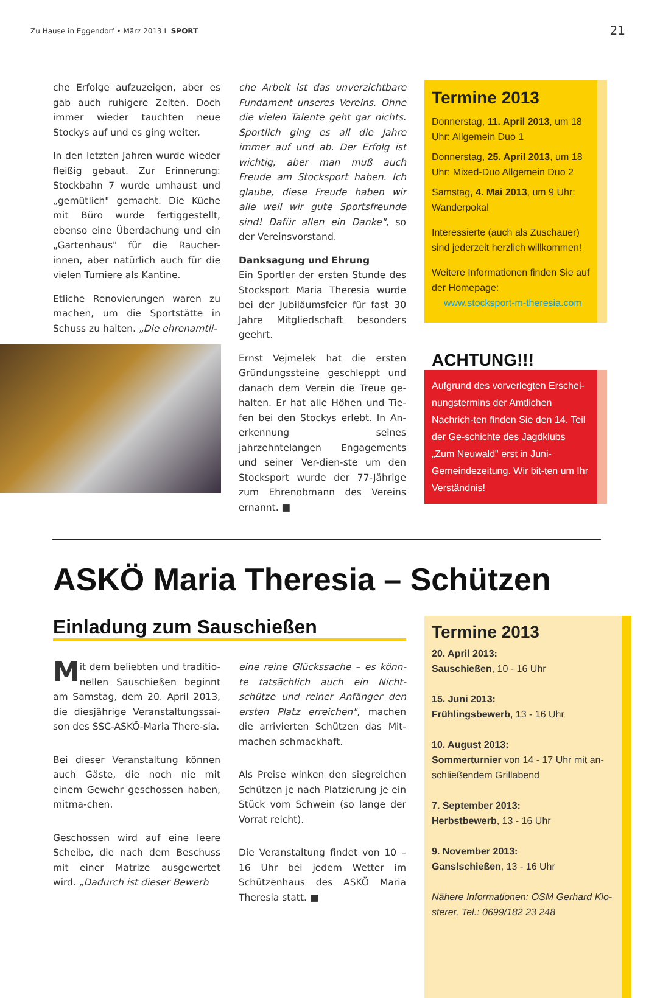Zu Hause in Eggendorf • März 2013 I SPORT 21
che Erfolge aufzuzeigen, aber es gab auch ruhigere Zeiten. Doch immer wieder tauchten neue Stockys auf und es ging weiter.
In den letzten Jahren wurde wieder fleißig gebaut. Zur Erinnerung: Stockbahn 7 wurde umhaust und „gemütlich" gemacht. Die Küche mit Büro wurde fertiggestellt, ebenso eine Überdachung und ein „Gartenhaus" für die Raucher-innen, aber natürlich auch für die vielen Turniere als Kantine.
Etliche Renovierungen waren zu machen, um die Sportstätte in Schuss zu halten. „Die ehrenamtli-
che Arbeit ist das unverzichtbare Fundament unseres Vereins. Ohne die vielen Talente geht gar nichts. Sportlich ging es all die Jahre immer auf und ab. Der Erfolg ist wichtig, aber man muß auch Freude am Stocksport haben. Ich glaube, diese Freude haben wir alle weil wir gute Sportsfreunde sind! Dafür allen ein Danke", so der Vereinsvorstand.
Danksagung und Ehrung
Ein Sportler der ersten Stunde des Stocksport Maria Theresia wurde bei der Jubiläumsfeier für fast 30 Jahre Mitgliedschaft besonders geehrt.
Ernst Vejmelek hat die ersten Gründungssteine geschleppt und danach dem Verein die Treue ge-halten. Er hat alle Höhen und Tie-fen bei den Stockys erlebt. In An-erkennung seines jahrzehntelangen Engagements und seiner Ver-dien-ste um den Stocksport wurde der 77-Jährige zum Ehrenobmann des Vereins ernannt. ■
Termine 2013
Donnerstag, 11. April 2013, um 18 Uhr: Allgemein Duo 1
Donnerstag, 25. April 2013, um 18 Uhr: Mixed-Duo Allgemein Duo 2
Samstag, 4. Mai 2013, um 9 Uhr: Wanderpokal
Interessierte (auch als Zuschauer) sind jederzeit herzlich willkommen!
Weitere Informationen finden Sie auf der Homepage:
www.stocksport-m-theresia.com
ACHTUNG!!!
Aufgrund des vorverlegten Erschei-nungstermins der Amtlichen Nachrich-ten finden Sie den 14. Teil der Ge-schichte des Jagdklubs „Zum Neuwald" erst in Juni-Gemeindezeitung. Wir bit-ten um Ihr Verständnis!
ASKÖ Maria Theresia – Schützen
Einladung zum Sauschießen
Mit dem beliebten und traditio-nellen Sauschießen beginnt am Samstag, dem 20. April 2013, die diesjährige Veranstaltungssai-son des SSC-ASKÖ-Maria There-sia.
Bei dieser Veranstaltung können auch Gäste, die noch nie mit einem Gewehr geschossen haben, mitma-chen.
Geschossen wird auf eine leere Scheibe, die nach dem Beschuss mit einer Matrize ausgewertet wird. „Dadurch ist dieser Bewerb
eine reine Glückssache – es könn-te tatsächlich auch ein Nicht-schütze und reiner Anfänger den ersten Platz erreichen", machen die arrivierten Schützen das Mit-machen schmackhaft.
Als Preise winken den siegreichen Schützen je nach Platzierung je ein Stück vom Schwein (so lange der Vorrat reicht).
Die Veranstaltung findet von 10 – 16 Uhr bei jedem Wetter im Schützenhaus des ASKÖ Maria Theresia statt. ■
Termine 2013
20. April 2013:
Sauschießen, 10 - 16 Uhr
15. Juni 2013:
Frühlingsbewerb, 13 - 16 Uhr
10. August 2013:
Sommerturnier von 14 - 17 Uhr mit an-schließendem Grillabend
7. September 2013:
Herbstbewerb, 13 - 16 Uhr
9. November 2013:
Ganslschießen, 13 - 16 Uhr
Nähere Informationen: OSM Gerhard Klo-sterer, Tel.: 0699/182 23 248